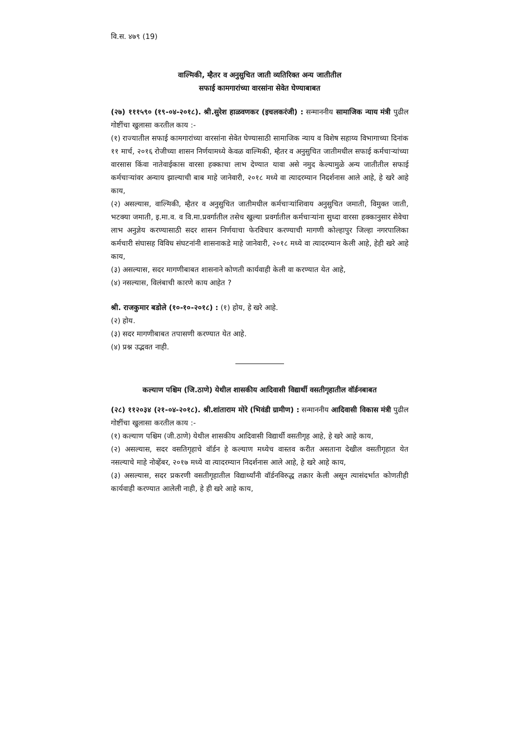वि.स. ४७९ (19)
वाल्मिकी, म्हैतर व अनुसुचित जाती व्यतिरिक्त अन्य जातीतील
सफाई कामगारांच्या वारसांना सेवेत घेण्याबाबत
(२७) १११५९० (१९-०४-२०१८). श्री.सुरेश हाळवणकर (इचलकरंजी) : सन्माननीय सामाजिक न्याय मंत्री पुढील गोष्टींचा खुलासा करतील काय :-
(१) राज्यातील सफाई कामगारांच्या वारसांना सेवेत घेण्यासाठी सामाजिक न्याय व विशेष सहाय्य विभागाच्या दिनांक ११ मार्च, २०१६ रोजीच्या शासन निर्णयामध्ये केवळ वाल्मिकी, म्हैतर व अनुसुचित जातीमधील सफाई कर्मचाऱ्यांच्या वारसास किंवा नातेवाईकास वारसा हक्काचा लाभ देण्यात यावा असे नमुद केल्यामुळे अन्य जातीतील सफाई कर्मचाऱ्यांवर अन्याय झाल्याची बाब माहे जानेवारी, २०१८ मध्ये वा त्यादरम्यान निदर्शनास आले आहे, हे खरे आहे काय,
(२) असल्यास, वाल्मिकी, म्हैतर व अनुसुचित जातीमधील कर्मचाऱ्यांशिवाय अनुसुचित जमाती, विमुक्त जाती, भटक्या जमाती, इ.मा.व. व वि.मा.प्रवर्गातील तसेच खुल्या प्रवर्गातील कर्मचाऱ्यांना सुध्दा वारसा हक्कानुसार सेवेचा लाभ अनुज्ञेय करण्यासाठी सदर शासन निर्णयाचा फेरविचार करण्याची मागणी कोल्हापुर जिल्हा नगरपालिका कर्मचारी संघासह विविध संघटनांनी शासनाकडे माहे जानेवारी, २०१८ मध्ये वा त्यादरम्यान केली आहे, हेही खरे आहे काय,
(३) असल्यास, सदर मागणीबाबत शासनाने कोणती कार्यवाही केली वा करण्यात येत आहे,
(४) नसल्यास, विलंबाची कारणे काय आहेत ?
श्री. राजकुमार बडोले (१०-१०-२०१८) : (१) होय, हे खरे आहे.
(२) होय.
(३) सदर मागणीबाबत तपासणी करण्यात येत आहे.
(४) प्रश्न उद्भवत नाही.
कल्याण पश्चिम (जि.ठाणे) येथील शासकीय आदिवासी विद्यार्थी वसतीगृहातील वॉर्डनबाबत
(२८) ११२०३४ (२१-०४-२०१८). श्री.शांताराम मोरे (भिवंडी ग्रामीण) : सन्माननीय आदिवासी विकास मंत्री पुढील गोष्टींचा खुलासा करतील काय :-
(१) कल्याण पश्चिम (जी.ठाणे) येथील शासकीय आदिवासी विद्यार्थी वसतीगृह आहे, हे खरे आहे काय,
(२) असल्यास, सदर वसतिगृहाचे वॉर्डन हे कल्याण मध्येच वास्तव करीत असताना देखील वसतीगृहात येत नसल्याचे माहे नोव्हेंबर, २०१७ मध्ये वा त्यादरम्यान निदर्शनास आले आहे, हे खरे आहे काय,
(३) असल्यास, सदर प्रकरणी वसतीगृहातील विद्यार्थ्यांनी वॉर्डनविरुद्ध तक्रार केली असून त्यासंदर्भात कोणतीही कार्यवाही करण्यात आलेली नाही, हे ही खरे आहे काय,